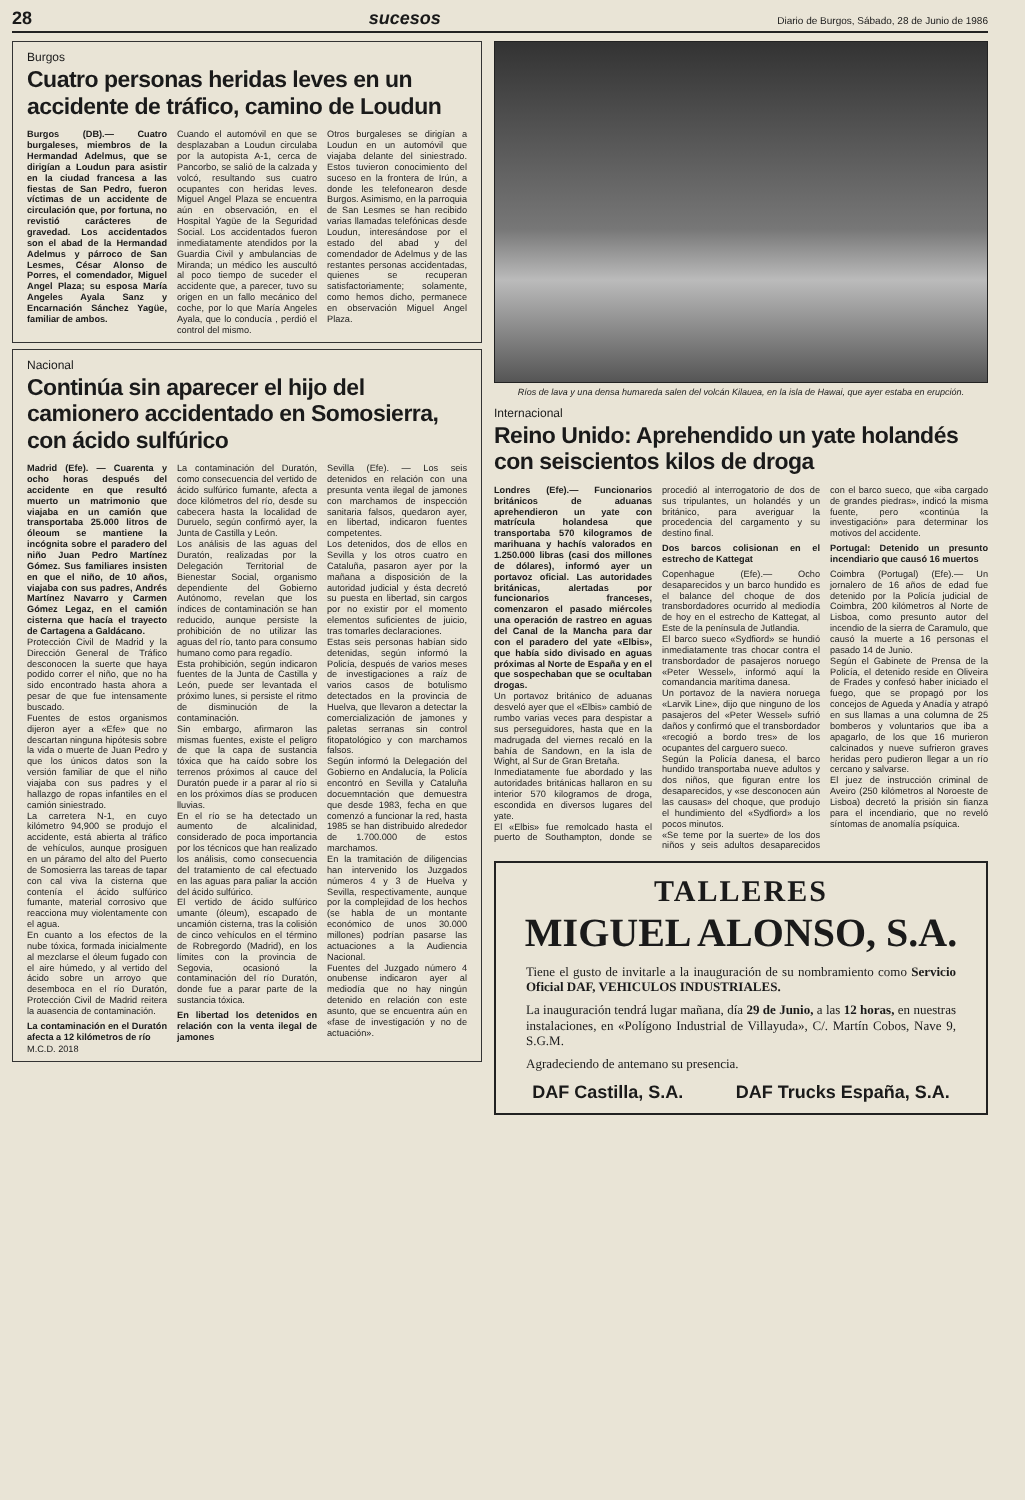28 sucesos Diario de Burgos, Sábado, 28 de Junio de 1986
Burgos
Cuatro personas heridas leves en un accidente de tráfico, camino de Loudun
Burgos (DB).— Cuatro burgaleses, miembros de la Hermandad Adelmus, que se dirigían a Loudun para asistir en la ciudad francesa a las fiestas de San Pedro, fueron víctimas de un accidente de circulación que, por fortuna, no revistió carácteres de gravedad. Los accidentados son el abad de la Hermandad Adelmus y párroco de San Lesmes, César Alonso de Porres, el comendador, Miguel Angel Plaza; su esposa María Angeles Ayala Sanz y Encarnación Sánchez Yagüe, familiar de ambos.
Cuando el automóvil en que se desplazaban a Loudun circulaba por la autopista A-1, cerca de Pancorbo, se salió de la calzada y volcó, resultando sus cuatro ocupantes con heridas leves. Miguel Angel Plaza se encuentra aún en observación, en el Hospital Yagüe de la Seguridad Social. Los accidentados fueron inmediatamente atendidos por la Guardia Civil y ambulancias de Miranda; un médico les auscultó al poco tiempo de suceder el accidente que, a parecer, tuvo su origen en un fallo mecánico del coche, por lo que María Angeles Ayala, que lo conducía , perdió el control del mismo.
Otros burgaleses se dirigían a Loudun en un automóvil que viajaba delante del siniestrado. Estos tuvieron conocimiento del suceso en la frontera de Irún, a donde les telefonearon desde Burgos. Asimismo, en la parroquia de San Lesmes se han recibido varias llamadas telefónicas desde Loudun, interesándose por el estado del abad y del comendador de Adelmus y de las restantes personas accidentadas, quienes se recuperan satisfactoriamente; solamente, como hemos dicho, permanece en observación Miguel Angel Plaza.
Nacional
Continúa sin aparecer el hijo del camionero accidentado en Somosierra, con ácido sulfúrico
Madrid (Efe). — Cuarenta y ocho horas después del accidente en que resultó muerto un matrimonio que viajaba en un camión que transportaba 25.000 litros de óleoum se mantiene la incógnita sobre el paradero del niño Juan Pedro Martínez Gómez. Sus familiares insisten en que el niño, de 10 años, viajaba con sus padres, Andrés Martínez Navarro y Carmen Gómez Legaz, en el camión cisterna que hacía el trayecto de Cartagena a Galdácano.
Protección Civil de Madrid y la Dirección General de Tráfico desconocen la suerte que haya podido correr el niño, que no ha sido encontrado hasta ahora a pesar de que fue intensamente buscado.
Fuentes de estos organismos dijeron ayer a «Efe» que no descartan ninguna hipótesis sobre la vida o muerte de Juan Pedro y que los únicos datos son la versión familiar de que el niño viajaba con sus padres y el hallazgo de ropas infantiles en el camión siniestrado.
La carretera N-1, en cuyo kilómetro 94,900 se produjo el accidente, está abierta al tráfico de vehículos, aunque prosiguen en un páramo del alto del Puerto de Somosierra las tareas de tapar con cal viva la cisterna que contenía el ácido sulfúrico fumante, material corrosivo que reacciona muy violentamente con el agua.
En cuanto a los efectos de la nube tóxica, formada inicialmente al mezclarse el óleum fugado con el aire húmedo, y al vertido del ácido sobre un arroyo que desemboca en el río Duratón, Protección Civil de Madrid reitera la auasencia de contaminación.
La contaminación en el Duratón afecta a 12 kilómetros de río
La contaminación del Duratón, como consecuencia del vertido de ácido sulfúrico fumante, afecta a doce kilómetros del río, desde su cabecera hasta la localidad de Duruelo, según confirmó ayer, la Junta de Castilla y León.
Los análisis de las aguas del Duratón, realizadas por la Delegación Territorial de Bienestar Social, organismo dependiente del Gobierno Autónomo, revelan que los índices de contaminación se han reducido, aunque persiste la prohibición de no utilizar las aguas del río, tanto para consumo humano como para regadío.
Esta prohibición, según indicaron fuentes de la Junta de Castilla y León, puede ser levantada el próximo lunes, si persiste el ritmo de disminución de la contaminación.
Sin embargo, afirmaron las mismas fuentes, existe el peligro de que la capa de sustancia tóxica que ha caído sobre los terrenos próximos al cauce del Duratón puede ir a parar al río si en los próximos días se producen lluvias.
En el río se ha detectado un aumento de alcalinidad, considerado de poca importancia por los técnicos que han realizado los análisis, como consecuencia del tratamiento de cal efectuado en las aguas para paliar la acción del ácido sulfúrico.
El vertido de ácido sulfúrico umante (óleum), escapado de uncamión cisterna, tras la colisión de cinco vehículos en el término de Robregordo (Madrid), en los límites con la provincia de Segovia, ocasionó la contaminación del río Duratón, donde fue a parar parte de la sustancia tóxica.
En libertad los detenidos en relación con la venta ilegal de jamones
Sevilla (Efe). — Los seis detenidos en relación con una presunta venta ilegal de jamones con marchamos de inspección sanitaria falsos, quedaron ayer, en libertad, indicaron fuentes competentes.
Los detenidos, dos de ellos en Sevilla y los otros cuatro en Cataluña, pasaron ayer por la mañana a disposición de la autoridad judicial y ésta decretó su puesta en libertad, sin cargos por no existir por el momento elementos suficientes de juicio, tras tomarles declaraciones.
Estas seis personas habían sido detenidas, según informó la Policía, después de varios meses de investigaciones a raíz de varios casos de botulismo detectados en la provincia de Huelva, que llevaron a detectar la comercialización de jamones y paletas serranas sin control fitopatológico y con marchamos falsos.
Según informó la Delegación del Gobierno en Andalucía, la Policía encontró en Sevilla y Cataluña docuemntación que demuestra que desde 1983, fecha en que comenzó a funcionar la red, hasta 1985 se han distribuido alrededor de 1.700.000 de estos marchamos.
En la tramitación de diligencias han intervenido los Juzgados números 4 y 3 de Huelva y Sevilla, respectivamente, aunque por la complejidad de los hechos (se habla de un montante económico de unos 30.000 millones) podrían pasarse las actuaciones a la Audiencia Nacional.
Fuentes del Juzgado número 4 onubense indicaron ayer al mediodía que no hay ningún detenido en relación con este asunto, que se encuentra aún en «fase de investigación y no de actuación».
M.C.D. 2018
Ríos de lava y una densa humareda salen del volcán Kilauea, en la isla de Hawai, que ayer estaba en erupción.
Internacional
Reino Unido: Aprehendido un yate holandés con seiscientos kilos de droga
Londres (Efe).— Funcionarios británicos de aduanas aprehendieron un yate con matrícula holandesa que transportaba 570 kilogramos de marihuana y hachís valorados en 1.250.000 libras (casi dos millones de dólares), informó ayer un portavoz oficial. Las autoridades británicas, alertadas por funcionarios franceses, comenzaron el pasado miércoles una operación de rastreo en aguas del Canal de la Mancha para dar con el paradero del yate «Elbis», que había sido divisado en aguas próximas al Norte de España y en el que sospechaban que se ocultaban drogas.
Un portavoz británico de aduanas desveló ayer que el «Elbis» cambió de rumbo varias veces para despistar a sus perseguidores, hasta que en la madrugada del viernes recaló en la bahía de Sandown, en la isla de Wight, al Sur de Gran Bretaña.
Inmediatamente fue abordado y las autoridades británicas hallaron en su interior 570 kilogramos de droga, escondida en diversos lugares del yate.
El «Elbis» fue remolcado hasta el puerto de Southampton, donde se procedió al interrogatorio de dos de sus tripulantes, un holandés y un británico, para averiguar la procedencia del cargamento y su destino final.
Dos barcos colisionan en el estrecho de Kattegat
Copenhague (Efe).— Ocho desaparecidos y un barco hundido es el balance del choque de dos transbordadores ocurrido al mediodía de hoy en el estrecho de Kattegat, al Este de la península de Jutlandia.
El barco sueco «Sydfiord» se hundió inmediatamente tras chocar contra el transbordador de pasajeros noruego «Peter Wessel», informó aquí la comandancia marítima danesa.
Un portavoz de la naviera noruega «Larvik Line», dijo que ninguno de los pasajeros del «Peter Wessel» sufrió daños y confirmó que el transbordador «recogió a bordo tres» de los ocupantes del carguero sueco.
Según la Policía danesa, el barco hundido transportaba nueve adultos y dos niños, que figuran entre los desaparecidos, y «se desconocen aún las causas» del choque, que produjo el hundimiento del «Sydfiord» a los pocos minutos.
«Se teme por la suerte» de los dos niños y seis adultos desaparecidos con el barco sueco, que «iba cargado de grandes piedras», indicó la misma fuente, pero «continúa la investigación» para determinar los motivos del accidente.
Portugal: Detenido un presunto incendiario que causó 16 muertos
Coimbra (Portugal) (Efe).— Un jornalero de 16 años de edad fue detenido por la Policía judicial de Coimbra, 200 kilómetros al Norte de Lisboa, como presunto autor del incendio de la sierra de Caramulo, que causó la muerte a 16 personas el pasado 14 de Junio.
Según el Gabinete de Prensa de la Policía, el detenido reside en Oliveira de Frades y confesó haber iniciado el fuego, que se propagó por los concejos de Agueda y Anadía y atrapó en sus llamas a una columna de 25 bomberos y voluntarios que iba a apagarlo, de los que 16 murieron calcinados y nueve sufrieron graves heridas pero pudieron llegar a un río cercano y salvarse.
El juez de instrucción criminal de Aveiro (250 kilómetros al Noroeste de Lisboa) decretó la prisión sin fianza para el incendiario, que no reveló síntomas de anomalía psíquica.
TALLERES
MIGUEL ALONSO, S.A.
Tiene el gusto de invitarle a la inauguración de su nombramiento como Servicio Oficial DAF, VEHICULOS INDUSTRIALES.
La inauguración tendrá lugar mañana, día 29 de Junio, a las 12 horas, en nuestras instalaciones, en «Polígono Industrial de Villayuda», C/. Martín Cobos, Nave 9, S.G.M.
Agradeciendo de antemano su presencia.
DAF Castilla, S.A. DAF Trucks España, S.A.